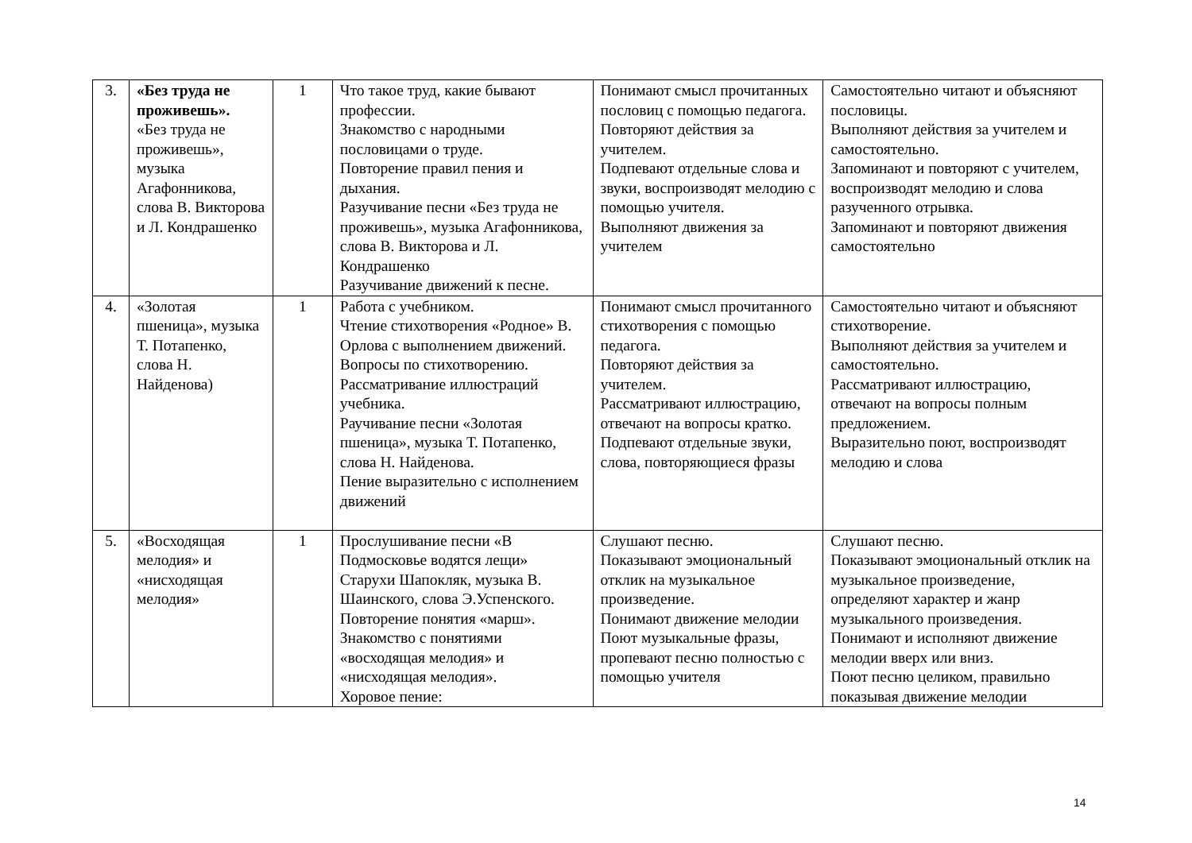| 3. | «Без труда не проживешь». «Без труда не проживешь», музыка Агафонникова, слова В. Викторова и Л. Кондрашенко | 1 | Что такое труд, какие бывают профессии. Знакомство с народными пословицами о труде. Повторение правил пения и дыхания. Разучивание песни «Без труда не проживешь», музыка Агафонникова, слова В. Викторова и Л. Кондрашенко Разучивание движений к песне. | Понимают смысл прочитанных пословиц с помощью педагога. Повторяют действия за учителем. Подпевают отдельные слова и звуки, воспроизводят мелодию с помощью учителя. Выполняют движения за учителем | Самостоятельно читают и объясняют пословицы. Выполняют действия за учителем и самостоятельно. Запоминают и повторяют с учителем, воспроизводят мелодию и слова разученного отрывка. Запоминают и повторяют движения самостоятельно |
| 4. | «Золотая пшеница», музыка Т. Потапенко, слова Н. Найденова) | 1 | Работа с учебником. Чтение стихотворения «Родное» В. Орлова с выполнением движений. Вопросы по стихотворению. Рассматривание иллюстраций учебника. Раучивание песни «Золотая пшеница», музыка Т. Потапенко, слова Н. Найденова. Пение выразительно с исполнением движений | Понимают смысл прочитанного стихотворения с помощью педагога. Повторяют действия за учителем. Рассматривают иллюстрацию, отвечают на вопросы кратко. Подпевают отдельные звуки, слова, повторяющиеся фразы | Самостоятельно читают и объясняют стихотворение. Выполняют действия за учителем и самостоятельно. Рассматривают иллюстрацию, отвечают на вопросы полным предложением. Выразительно поют, воспроизводят мелодию и слова |
| 5. | «Восходящая мелодия» и «нисходящая мелодия» | 1 | Прослушивание песни «В Подмосковье водятся лещи» Старухи Шапокляк, музыка В. Шаинского, слова Э.Успенского. Повторение понятия «марш». Знакомство с понятиями «восходящая мелодия» и «нисходящая мелодия». Хоровое пение: | Слушают песню. Показывают эмоциональный отклик на музыкальное произведение. Понимают движение мелодии Поют музыкальные фразы, пропевают песню полностью с помощью учителя | Слушают песню. Показывают эмоциональный отклик на музыкальное произведение, определяют характер и жанр музыкального произведения. Понимают и исполняют движение мелодии вверх или вниз. Поют песню целиком, правильно показывая движение мелодии |
14